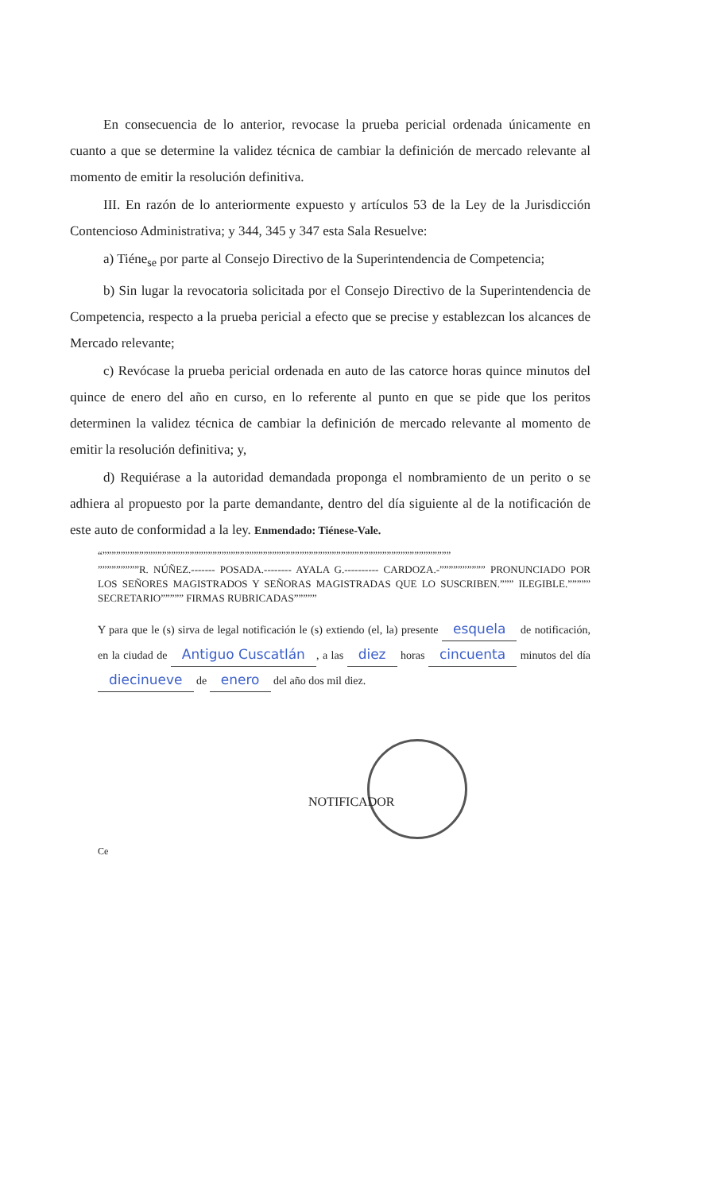En consecuencia de lo anterior, revocase la prueba pericial ordenada únicamente en cuanto a que se determine la validez técnica de cambiar la definición de mercado relevante al momento de emitir la resolución definitiva.
III. En razón de lo anteriormente expuesto y artículos 53 de la Ley de la Jurisdicción Contencioso Administrativa; y 344, 345 y 347 esta Sala Resuelve:
a) Tiéne<sub>se</sub> por parte al Consejo Directivo de la Superintendencia de Competencia;
b) Sin lugar la revocatoria solicitada por el Consejo Directivo de la Superintendencia de Competencia, respecto a la prueba pericial a efecto que se precise y establezcan los alcances de Mercado relevante;
c) Revócase la prueba pericial ordenada en auto de las catorce horas quince minutos del quince de enero del año en curso, en lo referente al punto en que se pide que los peritos determinen la validez técnica de cambiar la definición de mercado relevante al momento de emitir la resolución definitiva; y,
d) Requiérase a la autoridad demandada proponga el nombramiento de un perito o se adhiera al propuesto por la parte demandante, dentro del día siguiente al de la notificación de este auto de conformidad a la ley. Enmendado: Tiénese-Vale.
“””””””””””””””””””””””””””””””””””””””””””””””””””””””””””””””””””””””””””””
”””””””””R. NÚÑEZ.------- POSADA.-------- AYALA G.---------- CARDOZA.-”””””””””” PRONUNCIADO POR LOS SEÑORES MAGISTRADOS Y SEÑORAS MAGISTRADAS QUE LO SUSCRIBEN.””” ILEGIBLE.””””” SECRETARIO””””” FIRMAS RUBRICADAS”””””
Y para que le (s) sirva de legal notificación le (s) extiendo (el, la) presente esquela de notificación, en la ciudad de Antiguo Cuscatlán, a las diez horas cincuenta minutos del día diecinueve de enero del año dos mil diez.
NOTIFICADOR
Ce